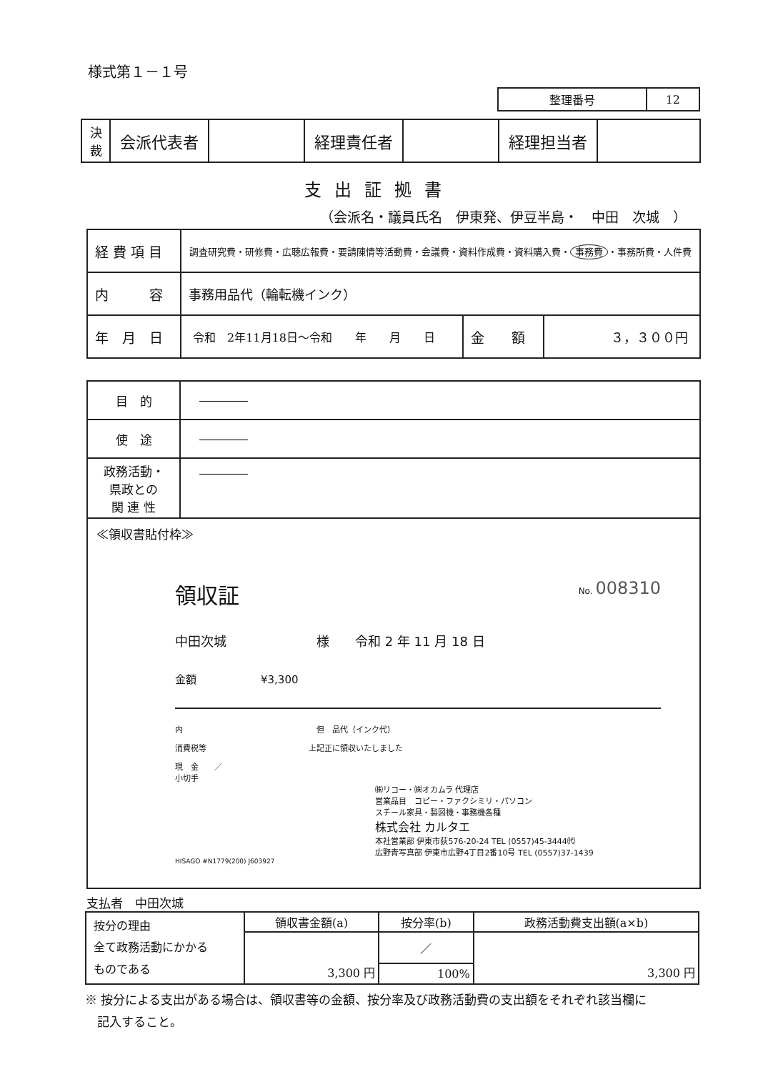様式第１－１号
| 整理番号 | 12 |
| 決 裁 | 会派代表者 | | 経理責任者 | | 経理担当者 | |
支出証拠書
（会派名・議員氏名　伊東発、伊豆半島・　中田　次城　）
| 経 費 項 目 | 調査研究費・研修費・広聴広報費・要請陳情等活動費・会議費・資料作成費・資料購入費・ 事務費 ・事務所費・人件費 | | |
| 内 容 | 事務用品代（輪転機インク） | | |
| 年 月 日 | 令和 2年11月18日～令和 年 月 日 | 金 額 | ３，３００円 |
| 目 的 | ―――― |
| 使 途 | ―――― |
| 政務活動・ 県政との 関 連 性 | ―――― |
| ≪領収書貼付枠≫ 領収証 No. 008310 中田次城 様 令和 2 年 11 月 18 日 金額 ¥3,300 内 但 品代（インク代） 消費税等 上記正に領収いたしました 現 金 ／ 小切手 ㈱リコー・㈱オカムラ 代理店 営業品目 コピー・ファクシミリ・パソコン スチール家具・製図機・事務機各種 株式会社 カルタエ 本社営業部 伊東市荻576-20-24 TEL (0557)45-3444㈹ 広野青写真部 伊東市広野4丁目2番10号 TEL (0557)37-1439 HISAGO #N1779(200) J603927 | |
支払者　中田次城
| 按分の理由 全て政務活動にかかる ものである | 領収書金額(a) | 按分率(b) | 政務活動費支出額(a×b) |
| | 3,300 円 | ／ | 3,300 円 |
| | | 100% | |
※ 按分による支出がある場合は、領収書等の金額、按分率及び政務活動費の支出額をそれぞれ該当欄に
　記入すること。